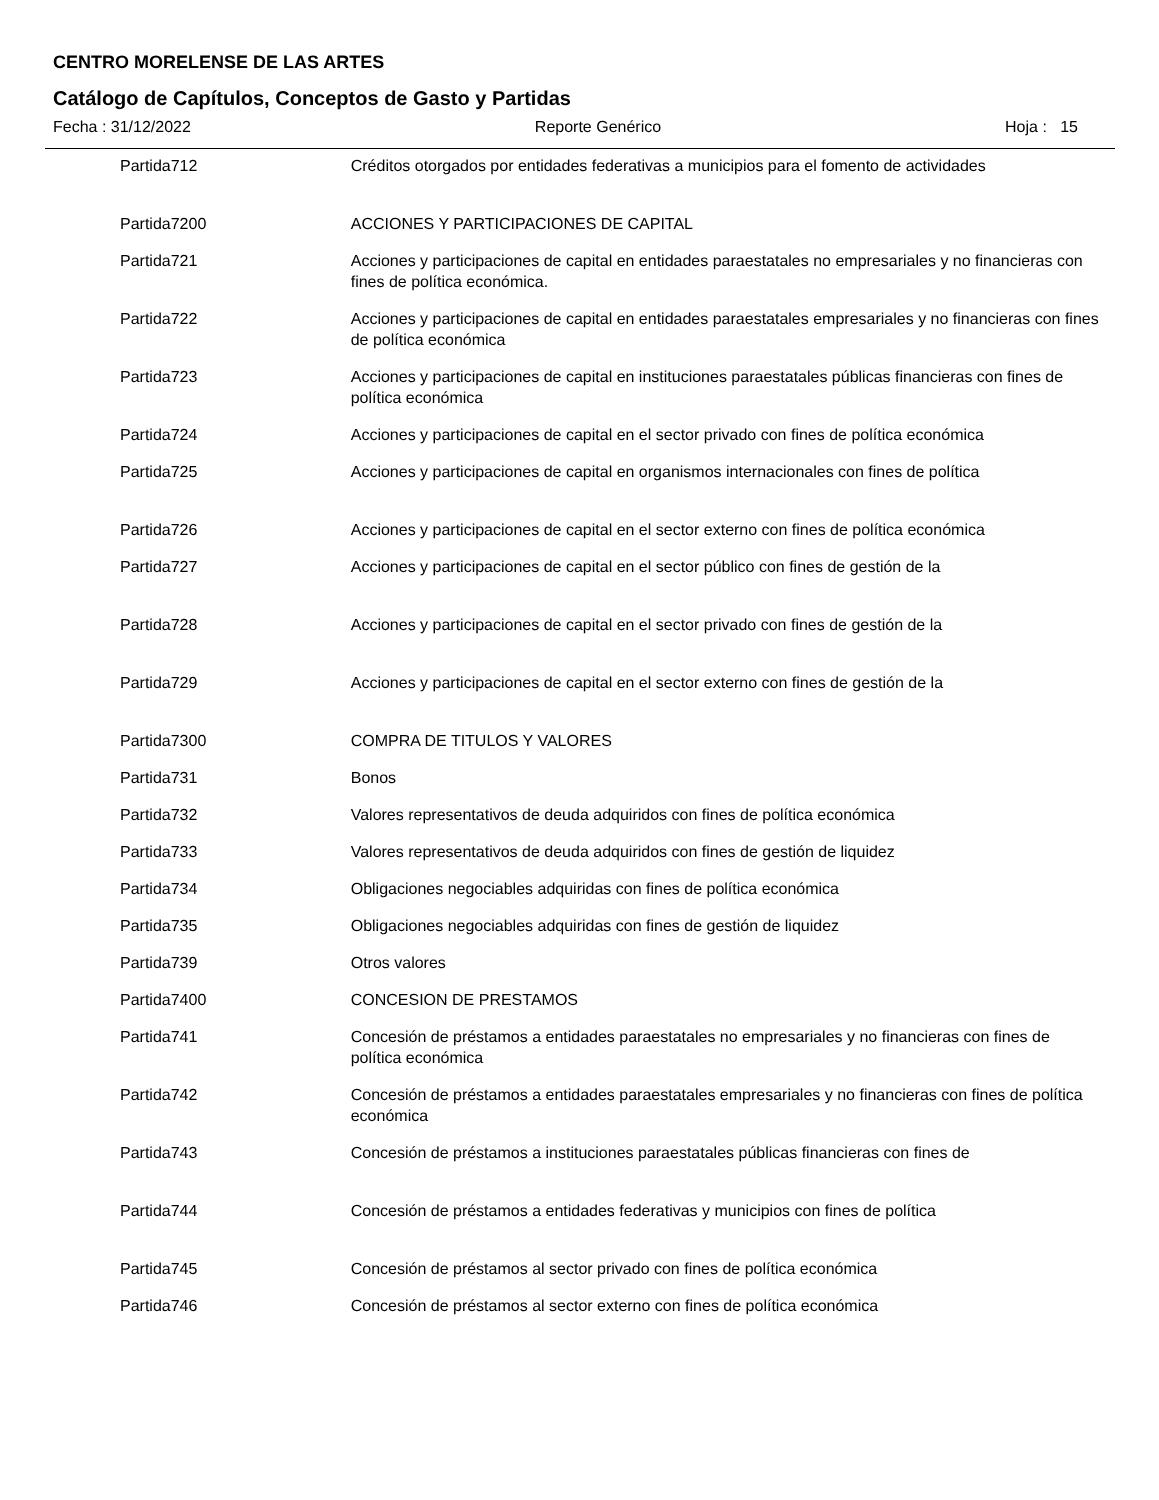CENTRO MORELENSE DE LAS ARTES
Catálogo de Capítulos, Conceptos de Gasto y Partidas
Fecha : 31/12/2022 Reporte Genérico Hoja : 15
| Partida | 712 | Créditos otorgados por entidades federativas a municipios para el fomento de actividades |
| Partida | 7200 | ACCIONES Y PARTICIPACIONES DE CAPITAL |
| Partida | 721 | Acciones y participaciones de capital en entidades paraestatales no empresariales y no financieras con fines de política económica. |
| Partida | 722 | Acciones y participaciones de capital en entidades paraestatales empresariales y no financieras con fines de política económica |
| Partida | 723 | Acciones y participaciones de capital en instituciones paraestatales públicas financieras con fines de política económica |
| Partida | 724 | Acciones y participaciones de capital en el sector privado con fines de política económica |
| Partida | 725 | Acciones y participaciones de capital en organismos internacionales con fines de política |
| Partida | 726 | Acciones y participaciones de capital en el sector externo con fines de política económica |
| Partida | 727 | Acciones y participaciones de capital en el sector público con fines de gestión de la |
| Partida | 728 | Acciones y participaciones de capital en el sector privado con fines de gestión de la |
| Partida | 729 | Acciones y participaciones de capital en el sector externo con fines de gestión de la |
| Partida | 7300 | COMPRA DE TITULOS Y VALORES |
| Partida | 731 | Bonos |
| Partida | 732 | Valores representativos de deuda adquiridos con fines de política económica |
| Partida | 733 | Valores representativos de deuda adquiridos con fines de gestión de liquidez |
| Partida | 734 | Obligaciones negociables adquiridas con fines de política económica |
| Partida | 735 | Obligaciones negociables adquiridas con fines de gestión de liquidez |
| Partida | 739 | Otros valores |
| Partida | 7400 | CONCESION DE PRESTAMOS |
| Partida | 741 | Concesión de préstamos a entidades paraestatales no empresariales y no financieras con fines de política económica |
| Partida | 742 | Concesión de préstamos a entidades paraestatales empresariales y no financieras con fines de política económica |
| Partida | 743 | Concesión de préstamos a instituciones paraestatales públicas financieras con fines de |
| Partida | 744 | Concesión de préstamos a entidades federativas y municipios con fines de política |
| Partida | 745 | Concesión de préstamos al sector privado con fines de política económica |
| Partida | 746 | Concesión de préstamos al sector externo con fines de política económica |